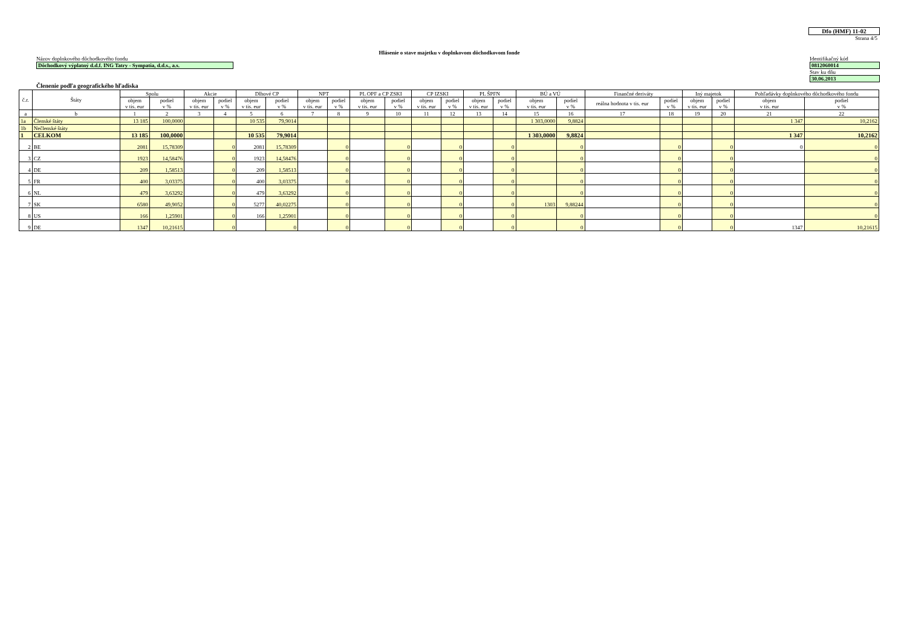Dfo (HMF) 11-02
Strana 4/5
Hlásenie o stave majetku v doplnkovom dôchodkovom fonde
Názov doplnkového dôchodkového fondu
Dôchodkový výplatný d.d.f. ING Tatry - Sympatia, d.d.s., a.s.
Identifikačný kód
0812060014
Stav ku dňu
30.06.2013
Členenie podľa geografického hľadiska
| č.r. | Štáty | Spolu | | Akcie | | Dlhové CP | | NPT | | PL OPF a CP ZSKI | | CP IZSKI | | PL ŠPFN | | BÚ a VÚ | | Finančné deriváty | | Iný majetok | | Pohľadávky doplnkového dôchodkového fondu | |
| --- | --- | --- | --- | --- | --- | --- | --- | --- | --- | --- | --- | --- | --- | --- | --- | --- | --- | --- | --- | --- | --- | --- | --- |
| | | objem v tis. eur | podiel v % | objem v tis. eur | podiel v % | objem v tis. eur | podiel v % | objem v tis. eur | podiel v % | objem v tis. eur | podiel v % | objem v tis. eur | podiel v % | objem v tis. eur | podiel v % | objem v tis. eur | podiel v % | reálna hodnota v tis. eur | podiel v % | objem v tis. eur | podiel v % | objem v tis. eur | podiel v % |
| a | b | 1 | 2 | 3 | 4 | 5 | 6 | 7 | 8 | 9 | 10 | 11 | 12 | 13 | 14 | 15 | 16 | 17 | 18 | 19 | 20 | 21 | 22 |
| 1a | Členské štáty | 13 185 | 100,0000 | | | 10 535 | 79,9014 | | | | | | | | | 1 303,0000 | 9,8824 | | | | | 1 347 | 10,2162 |
| 1b | Nečlenské štáty | | | | | | | | | | | | | | | | | | | | | | |
| 1 | CELKOM | 13 185 | 100,0000 | | | 10 535 | 79,9014 | | | | | | | | | 1 303,0000 | 9,8824 | | | | | 1 347 | 10,2162 |
| 2 | BE | 2081 | 15,78309 | | 0 | 2081 | 15,78309 | | 0 | | 0 | | 0 | | 0 | | 0 | | 0 | | 0 | 0 | 0 |
| 3 | CZ | 1923 | 14,58476 | | 0 | 1923 | 14,58476 | | 0 | | 0 | | 0 | | 0 | | 0 | | 0 | | 0 | | 0 |
| 4 | DE | 209 | 1,58513 | | 0 | 209 | 1,58513 | | 0 | | 0 | | 0 | | 0 | | 0 | | 0 | | 0 | | 0 |
| 5 | FR | 400 | 3,03375 | | 0 | 400 | 3,03375 | | 0 | | 0 | | 0 | | 0 | | 0 | | 0 | | 0 | | 0 |
| 6 | NL | 479 | 3,63292 | | 0 | 479 | 3,63292 | | 0 | | 0 | | 0 | | 0 | | 0 | | 0 | | 0 | | 0 |
| 7 | SK | 6580 | 49,9052 | | 0 | 5277 | 40,02275 | | 0 | | 0 | | 0 | | 0 | 1303 | 9,88244 | | 0 | | 0 | | 0 |
| 8 | US | 166 | 1,25901 | | 0 | 166 | 1,25901 | | 0 | | 0 | | 0 | | 0 | | 0 | | 0 | | 0 | | 0 |
| 9 | DE | 1347 | 10,21615 | | 0 | | 0 | | 0 | | 0 | | 0 | | 0 | | 0 | | 0 | | 0 | 1347 | 10,21615 |